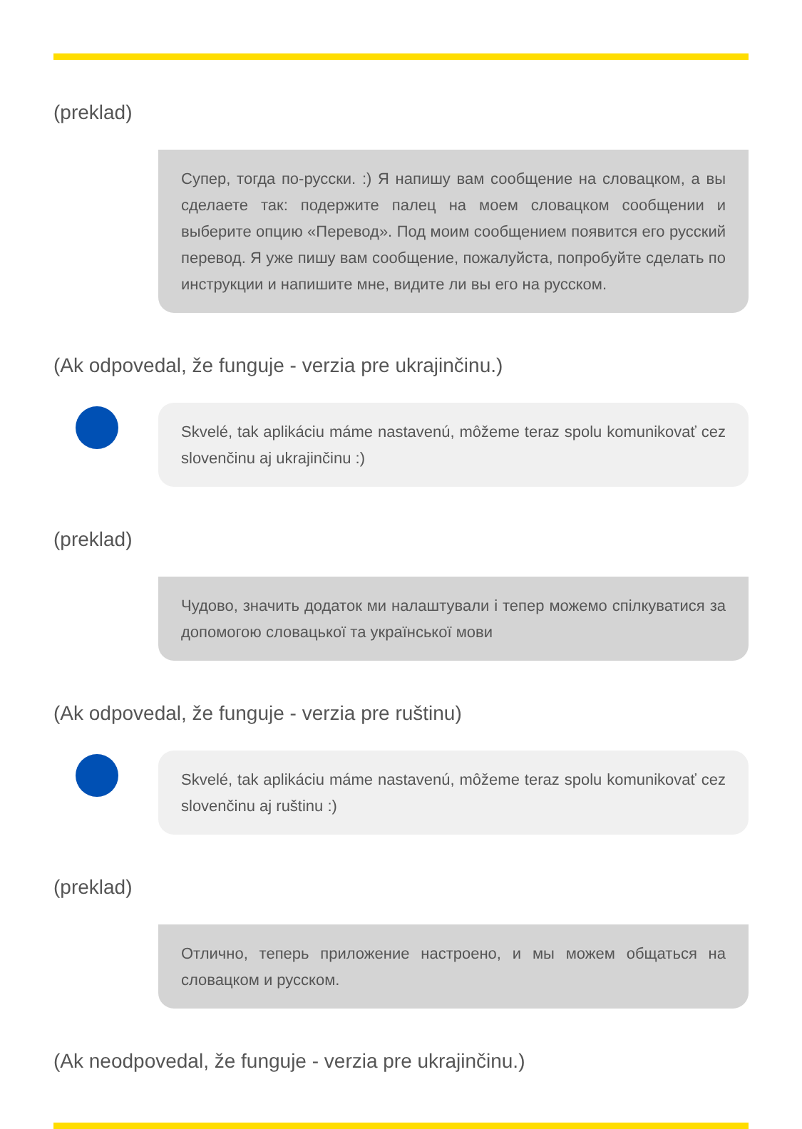(preklad)
Супер, тогда по-русски. :) Я напишу вам сообщение на словацком, а вы сделаете так: подержите палец на моем словацком сообщении и выберите опцию «Перевод». Под моим сообщением появится его русский перевод. Я уже пишу вам сообщение, пожалуйста, попробуйте сделать по инструкции и напишите мне, видите ли вы его на русском.
(Ak odpovedal, že funguje - verzia pre ukrajinčinu.)
Skvelé, tak aplikáciu máme nastavenú, môžeme teraz spolu komunikovať cez slovenčinu aj ukrajinčinu :)
(preklad)
Чудово, значить додаток ми налаштували і тепер можемо спілкуватися за допомогою словацької та української мови
(Ak odpovedal, že funguje - verzia pre ruštinu)
Skvelé, tak aplikáciu máme nastavenú, môžeme teraz spolu komunikovať cez slovenčinu aj ruštinu :)
(preklad)
Отлично, теперь приложение настроено, и мы можем общаться на словацком и русском.
(Ak neodpovedal, že funguje - verzia pre ukrajinčinu.)